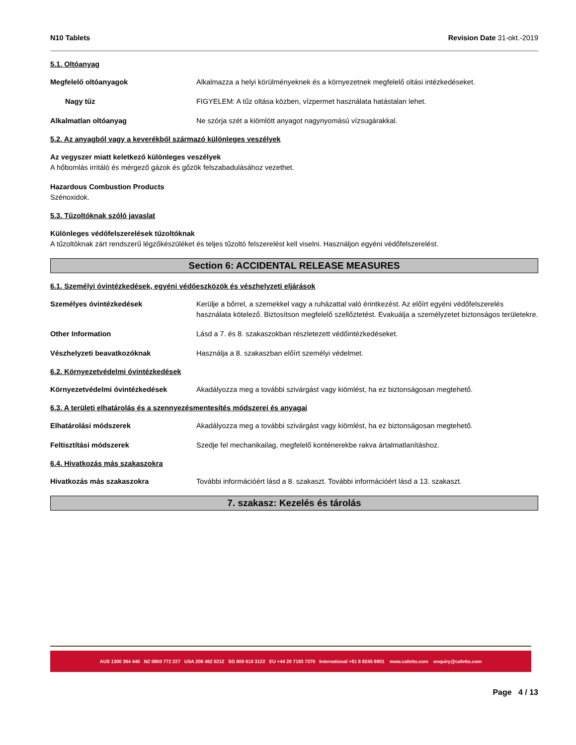N10 Tablets Revision Date 31-okt.-2019
5.1. Oltóanyag
Megfelelő oltóanyagok Alkalmazza a helyi körülményeknek és a környezetnek megfelelő oltási intézkedéseket.
Nagy tűz FIGYELEM: A tűz oltása közben, vízpermet használata hatástalan lehet.
Alkalmatlan oltóanyag Ne szórja szét a kiömlött anyagot nagynyomású vízsugárakkal.
5.2. Az anyagból vagy a keverékből származó különleges veszélyek
Az vegyszer miatt keletkező különleges veszélyek
A hőbomlás irritáló és mérgező gázok és gőzök felszabadulásához vezethet.
Hazardous Combustion Products
Szénoxidok.
5.3. Tűzoltóknak szóló javaslat
Különleges védőfelszerelések tűzoltóknak
A tűzoltóknak zárt rendszerű légzőkészüléket és teljes tűzoltó felszerelést kell viselni. Használjon egyéni védőfelszerelést.
Section 6: ACCIDENTAL RELEASE MEASURES
6.1. Személyi óvintézkedések, egyéni védőeszközök és vészhelyzeti eljárások
Személyes óvintézkedések Kerülje a bőrrel, a szemekkel vagy a ruházattal való érintkezést. Az előírt egyéni védőfelszerelés használata kötelező. Biztosítson megfelelő szellőztetést. Evakuálja a személyzetet biztonságos területekre.
Other Information Lásd a 7. és 8. szakaszokban részletezett védőintézkedéseket.
Vészhelyzeti beavatkozóknak Használja a 8. szakaszban előírt személyi védelmet.
6.2. Környezetvédelmi óvintézkedések
Környezetvédelmi óvintézkedések Akadályozza meg a további szivárgást vagy kiömlést, ha ez biztonságosan megtehető.
6.3. A területi elhatárolás és a szennyezésmentesítés módszerei és anyagai
Elhatárolási módszerek Akadályozza meg a további szivárgást vagy kiömlést, ha ez biztonságosan megtehető.
Feltisztítási módszerek Szedje fel mechanikailag, megfelelő konténerekbe rakva ártalmatlanításhoz.
6.4. Hivatkozás más szakaszokra
Hivatkozás más szakaszokra További információért lásd a 8. szakaszt. További információért lásd a 13. szakaszt.
7. szakasz: Kezelés és tárolás
AUS 1300 364 440 NZ 0800 772 227 USA 206 462 5212 SG 800 616 3122 EU +44 20 7193 7370 International +61 8 8245 6901 www.cafetto.com enquiry@cafetto.com
Page 4 / 13